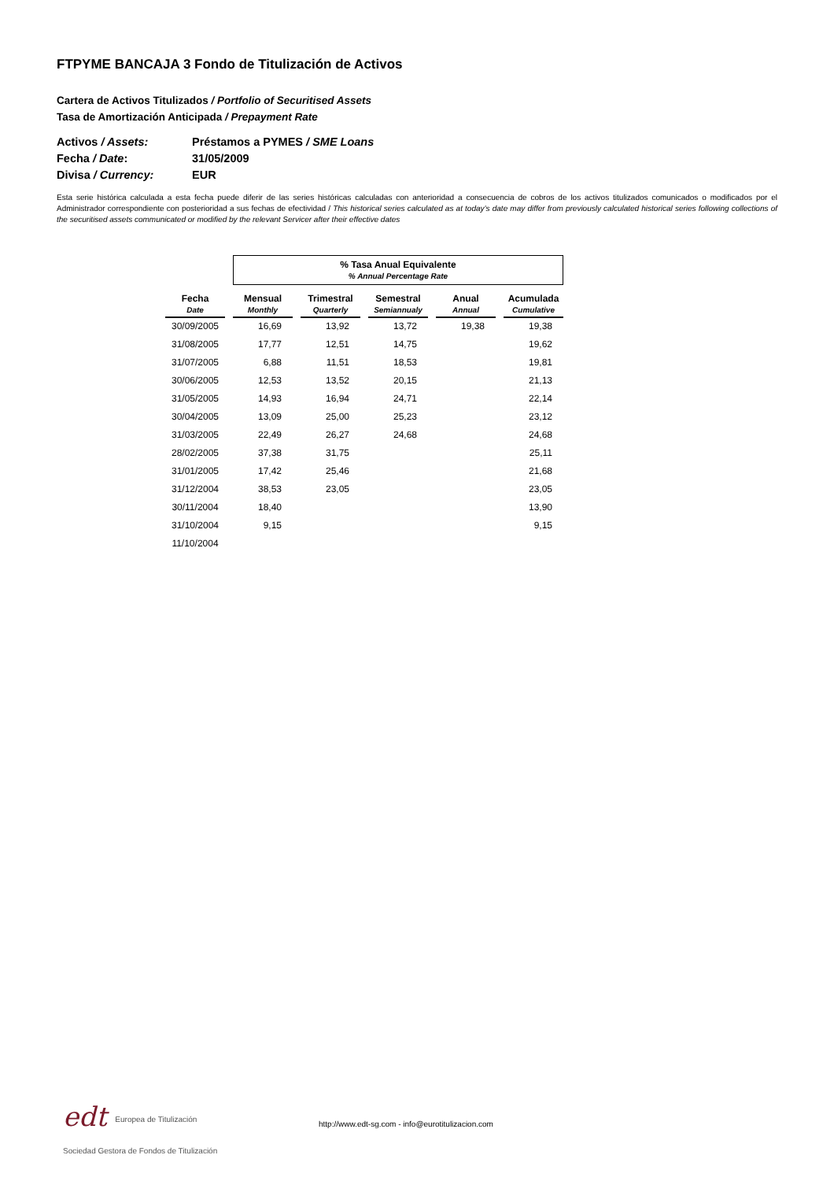FTPYME BANCAJA 3 Fondo de Titulización de Activos
Cartera de Activos Titulizados / Portfolio of Securitised Assets
Tasa de Amortización Anticipada / Prepayment Rate
Activos / Assets: Préstamos a PYMES / SME Loans
Fecha / Date: 31/05/2009
Divisa / Currency: EUR
Esta serie histórica calculada a esta fecha puede diferir de las series históricas calculadas con anterioridad a consecuencia de cobros de los activos titulizados comunicados o modificados por el Administrador correspondiente con posterioridad a sus fechas de efectividad / This historical series calculated as at today’s date may differ from previously calculated historical series following collections of the securitised assets communicated or modified by the relevant Servicer after their effective dates
| | % Tasa Anual Equivalente % Annual Percentage Rate | | | | |
| Fecha Date | Mensual Monthly | Trimestral Quarterly | Semestral Semiannualy | Anual Annual | Acumulada Cumulative |
| 30/09/2005 | 16,69 | 13,92 | 13,72 | 19,38 | 19,38 |
| 31/08/2005 | 17,77 | 12,51 | 14,75 | | 19,62 |
| 31/07/2005 | 6,88 | 11,51 | 18,53 | | 19,81 |
| 30/06/2005 | 12,53 | 13,52 | 20,15 | | 21,13 |
| 31/05/2005 | 14,93 | 16,94 | 24,71 | | 22,14 |
| 30/04/2005 | 13,09 | 25,00 | 25,23 | | 23,12 |
| 31/03/2005 | 22,49 | 26,27 | 24,68 | | 24,68 |
| 28/02/2005 | 37,38 | 31,75 | | | 25,11 |
| 31/01/2005 | 17,42 | 25,46 | | | 21,68 |
| 31/12/2004 | 38,53 | 23,05 | | | 23,05 |
| 30/11/2004 | 18,40 | | | | 13,90 |
| 31/10/2004 | 9,15 | | | | 9,15 |
| 11/10/2004 | | | | | |
edt Europea de Titulización
Sociedad Gestora de Fondos de Titulización
http://www.edt-sg.com - info@eurotitulizacion.com